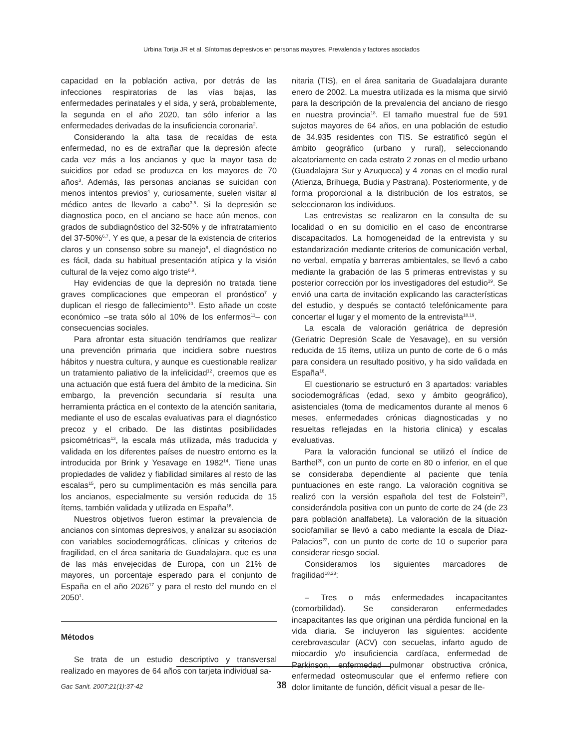Urbina Torija JR et al. Síntomas depresivos en personas mayores. Prevalencia y factores asociados
capacidad en la población activa, por detrás de las infecciones respiratorias de las vías bajas, las enfermedades perinatales y el sida, y será, probablemente, la segunda en el año 2020, tan sólo inferior a las enfermedades derivadas de la insuficiencia coronaria<sup>2</sup>.
Considerando la alta tasa de recaídas de esta enfermedad, no es de extrañar que la depresión afecte cada vez más a los ancianos y que la mayor tasa de suicidios por edad se produzca en los mayores de 70 años<sup>3</sup>. Además, las personas ancianas se suicidan con menos intentos previos<sup>4</sup> y, curiosamente, suelen visitar al médico antes de llevarlo a cabo<sup>3,5</sup>. Si la depresión se diagnostica poco, en el anciano se hace aún menos, con grados de subdiagnóstico del 32-50% y de infratratamiento del 37-50%<sup>6,7</sup>. Y es que, a pesar de la existencia de criterios claros y un consenso sobre su manejo<sup>8</sup>, el diagnóstico no es fácil, dada su habitual presentación atípica y la visión cultural de la vejez como algo triste<sup>6,9</sup>.
Hay evidencias de que la depresión no tratada tiene graves complicaciones que empeoran el pronóstico<sup>7</sup> y duplican el riesgo de fallecimiento<sup>10</sup>. Esto añade un coste económico –se trata sólo al 10% de los enfermos<sup>11</sup>– con consecuencias sociales.
Para afrontar esta situación tendríamos que realizar una prevención primaria que incidiera sobre nuestros hábitos y nuestra cultura, y aunque es cuestionable realizar un tratamiento paliativo de la infelicidad<sup>12</sup>, creemos que es una actuación que está fuera del ámbito de la medicina. Sin embargo, la prevención secundaria sí resulta una herramienta práctica en el contexto de la atención sanitaria, mediante el uso de escalas evaluativas para el diagnóstico precoz y el cribado. De las distintas posibilidades psicométricas<sup>13</sup>, la escala más utilizada, más traducida y validada en los diferentes países de nuestro entorno es la introducida por Brink y Yesavage en 1982<sup>14</sup>. Tiene unas propiedades de validez y fiabilidad similares al resto de las escalas<sup>15</sup>, pero su cumplimentación es más sencilla para los ancianos, especialmente su versión reducida de 15 ítems, también validada y utilizada en España<sup>16</sup>.
Nuestros objetivos fueron estimar la prevalencia de ancianos con síntomas depresivos, y analizar su asociación con variables sociodemográficas, clínicas y criterios de fragilidad, en el área sanitaria de Guadalajara, que es una de las más envejecidas de Europa, con un 21% de mayores, un porcentaje esperado para el conjunto de España en el año 2026<sup>17</sup> y para el resto del mundo en el 2050<sup>1</sup>.
Métodos
Se trata de un estudio descriptivo y transversal realizado en mayores de 64 años con tarjeta individual sa-
nitaria (TIS), en el área sanitaria de Guadalajara durante enero de 2002. La muestra utilizada es la misma que sirvió para la descripción de la prevalencia del anciano de riesgo en nuestra provincia<sup>18</sup>. El tamaño muestral fue de 591 sujetos mayores de 64 años, en una población de estudio de 34.935 residentes con TIS. Se estratificó según el ámbito geográfico (urbano y rural), seleccionando aleatoriamente en cada estrato 2 zonas en el medio urbano (Guadalajara Sur y Azuqueca) y 4 zonas en el medio rural (Atienza, Brihuega, Budia y Pastrana). Posteriormente, y de forma proporcional a la distribución de los estratos, se seleccionaron los individuos.
Las entrevistas se realizaron en la consulta de su localidad o en su domicilio en el caso de encontrarse discapacitados. La homogeneidad de la entrevista y su estandarización mediante criterios de comunicación verbal, no verbal, empatía y barreras ambientales, se llevó a cabo mediante la grabación de las 5 primeras entrevistas y su posterior corrección por los investigadores del estudio<sup>19</sup>. Se envió una carta de invitación explicando las características del estudio, y después se contactó telefónicamente para concertar el lugar y el momento de la entrevista<sup>18,19</sup>.
La escala de valoración geriátrica de depresión (Geriatric Depresión Scale de Yesavage), en su versión reducida de 15 ítems, utiliza un punto de corte de 6 o más para considera un resultado positivo, y ha sido validada en España<sup>16</sup>.
El cuestionario se estructuró en 3 apartados: variables sociodemográficas (edad, sexo y ámbito geográfico), asistenciales (toma de medicamentos durante al menos 6 meses, enfermedades crónicas diagnosticadas y no resueltas reflejadas en la historia clínica) y escalas evaluativas.
Para la valoración funcional se utilizó el índice de Barthel<sup>20</sup>, con un punto de corte en 80 o inferior, en el que se consideraba dependiente al paciente que tenía puntuaciones en este rango. La valoración cognitiva se realizó con la versión española del test de Folstein<sup>21</sup>, considerándola positiva con un punto de corte de 24 (de 23 para población analfabeta). La valoración de la situación sociofamiliar se llevó a cabo mediante la escala de Díaz-Palacios<sup>22</sup>, con un punto de corte de 10 o superior para considerar riesgo social.
Consideramos los siguientes marcadores de fragilidad<sup>18,23</sup>:
– Tres o más enfermedades incapacitantes (comorbilidad). Se consideraron enfermedades incapacitantes las que originan una pérdida funcional en la vida diaria. Se incluyeron las siguientes: accidente cerebrovascular (ACV) con secuelas, infarto agudo de miocardio y/o insuficiencia cardíaca, enfermedad de Parkinson, enfermedad pulmonar obstructiva crónica, enfermedad osteomuscular que el enfermo refiere con dolor limitante de función, déficit visual a pesar de lle-
Gac Sanit. 2007;21(1):37-42
38